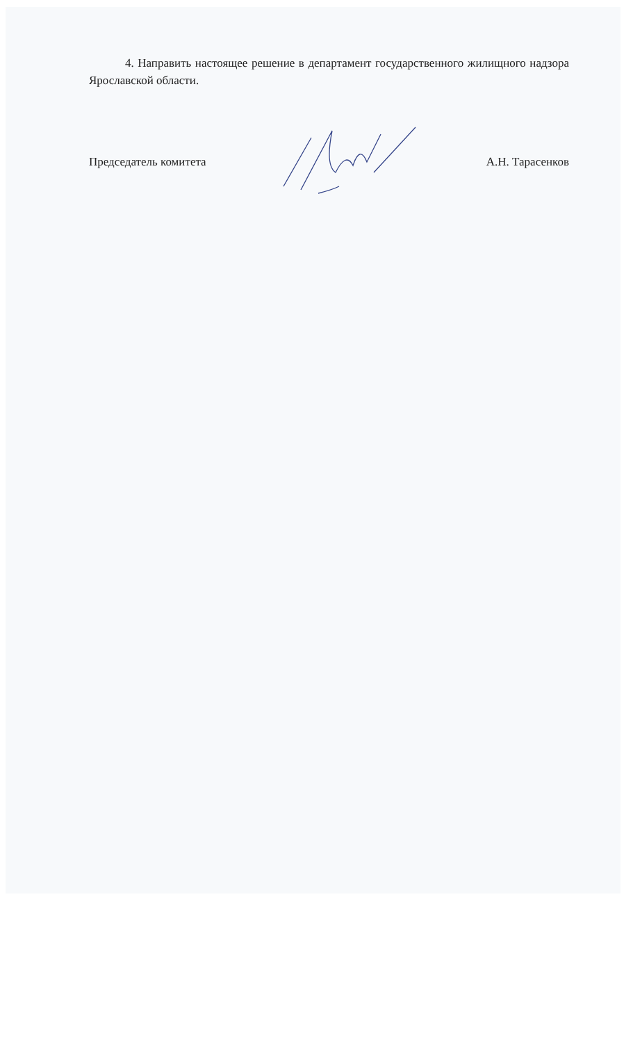4. Направить настоящее решение в департамент государственного жилищного надзора Ярославской области.
Председатель комитета А.Н. Тарасенков